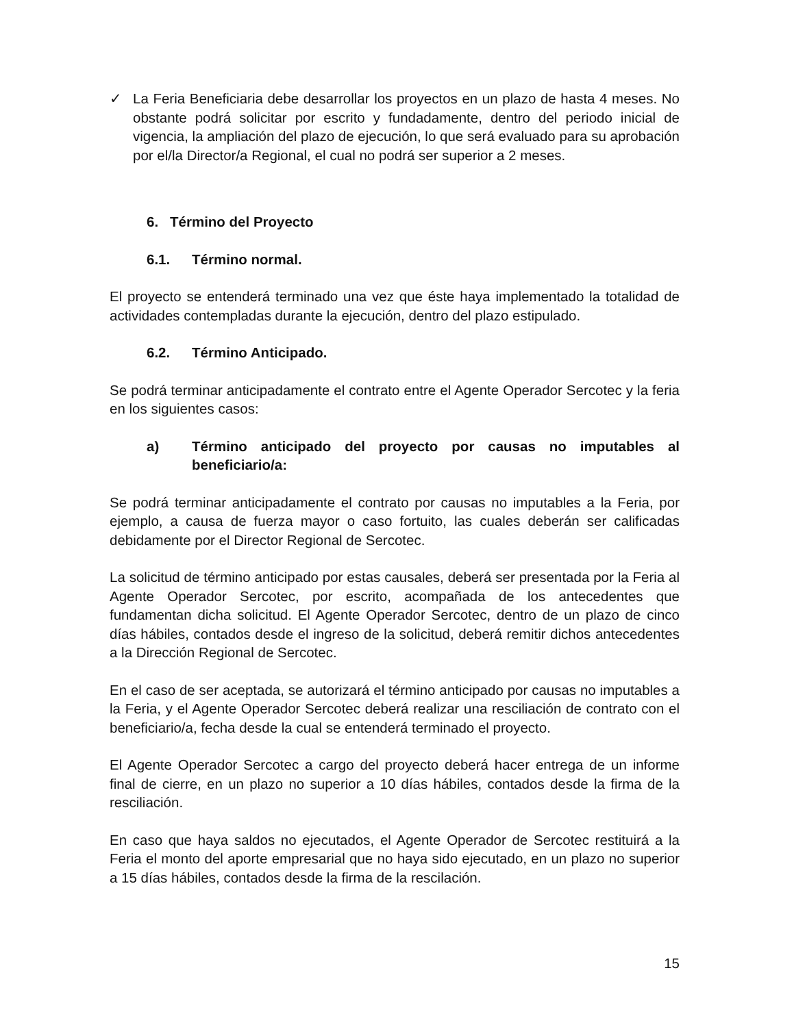✓ La Feria Beneficiaria debe desarrollar los proyectos en un plazo de hasta 4 meses. No obstante podrá solicitar por escrito y fundadamente, dentro del periodo inicial de vigencia, la ampliación del plazo de ejecución, lo que será evaluado para su aprobación por el/la Director/a Regional, el cual no podrá ser superior a 2 meses.
6. Término del Proyecto
6.1. Término normal.
El proyecto se entenderá terminado una vez que éste haya implementado la totalidad de actividades contempladas durante la ejecución, dentro del plazo estipulado.
6.2. Término Anticipado.
Se podrá terminar anticipadamente el contrato entre el Agente Operador Sercotec y la feria en los siguientes casos:
a) Término anticipado del proyecto por causas no imputables al beneficiario/a:
Se podrá terminar anticipadamente el contrato por causas no imputables a la Feria, por ejemplo, a causa de fuerza mayor o caso fortuito, las cuales deberán ser calificadas debidamente por el Director Regional de Sercotec.
La solicitud de término anticipado por estas causales, deberá ser presentada por la Feria al Agente Operador Sercotec, por escrito, acompañada de los antecedentes que fundamentan dicha solicitud. El Agente Operador Sercotec, dentro de un plazo de cinco días hábiles, contados desde el ingreso de la solicitud, deberá remitir dichos antecedentes a la Dirección Regional de Sercotec.
En el caso de ser aceptada, se autorizará el término anticipado por causas no imputables a la Feria, y el Agente Operador Sercotec deberá realizar una resciliación de contrato con el beneficiario/a, fecha desde la cual se entenderá terminado el proyecto.
El Agente Operador Sercotec a cargo del proyecto deberá hacer entrega de un informe final de cierre, en un plazo no superior a 10 días hábiles, contados desde la firma de la resciliación.
En caso que haya saldos no ejecutados, el Agente Operador de Sercotec restituirá a la Feria el monto del aporte empresarial que no haya sido ejecutado, en un plazo no superior a 15 días hábiles, contados desde la firma de la rescilación.
15